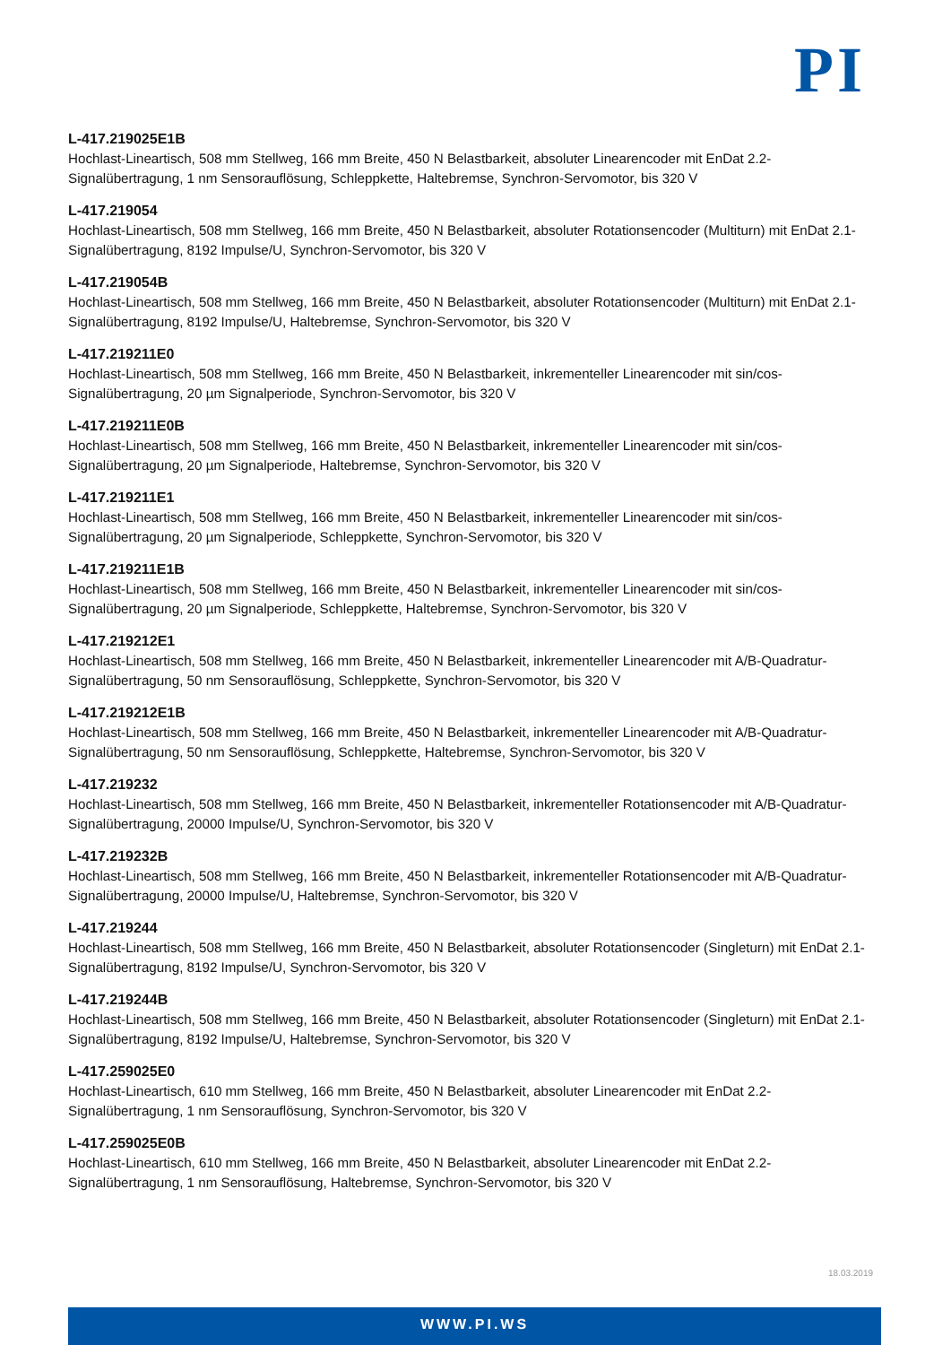PI
L-417.219025E1B
Hochlast-Lineartisch, 508 mm Stellweg, 166 mm Breite, 450 N Belastbarkeit, absoluter Linearencoder mit EnDat 2.2-Signalübertragung, 1 nm Sensorauflösung, Schleppkette, Haltebremse, Synchron-Servomotor, bis 320 V
L-417.219054
Hochlast-Lineartisch, 508 mm Stellweg, 166 mm Breite, 450 N Belastbarkeit, absoluter Rotationsencoder (Multiturn) mit EnDat 2.1-Signalübertragung, 8192 Impulse/U, Synchron-Servomotor, bis 320 V
L-417.219054B
Hochlast-Lineartisch, 508 mm Stellweg, 166 mm Breite, 450 N Belastbarkeit, absoluter Rotationsencoder (Multiturn) mit EnDat 2.1-Signalübertragung, 8192 Impulse/U, Haltebremse, Synchron-Servomotor, bis 320 V
L-417.219211E0
Hochlast-Lineartisch, 508 mm Stellweg, 166 mm Breite, 450 N Belastbarkeit, inkrementeller Linearencoder mit sin/cos-Signalübertragung, 20 µm Signalperiode, Synchron-Servomotor, bis 320 V
L-417.219211E0B
Hochlast-Lineartisch, 508 mm Stellweg, 166 mm Breite, 450 N Belastbarkeit, inkrementeller Linearencoder mit sin/cos-Signalübertragung, 20 µm Signalperiode, Haltebremse, Synchron-Servomotor, bis 320 V
L-417.219211E1
Hochlast-Lineartisch, 508 mm Stellweg, 166 mm Breite, 450 N Belastbarkeit, inkrementeller Linearencoder mit sin/cos-Signalübertragung, 20 µm Signalperiode, Schleppkette, Synchron-Servomotor, bis 320 V
L-417.219211E1B
Hochlast-Lineartisch, 508 mm Stellweg, 166 mm Breite, 450 N Belastbarkeit, inkrementeller Linearencoder mit sin/cos-Signalübertragung, 20 µm Signalperiode, Schleppkette, Haltebremse, Synchron-Servomotor, bis 320 V
L-417.219212E1
Hochlast-Lineartisch, 508 mm Stellweg, 166 mm Breite, 450 N Belastbarkeit, inkrementeller Linearencoder mit A/B-Quadratur-Signalübertragung, 50 nm Sensorauflösung, Schleppkette, Synchron-Servomotor, bis 320 V
L-417.219212E1B
Hochlast-Lineartisch, 508 mm Stellweg, 166 mm Breite, 450 N Belastbarkeit, inkrementeller Linearencoder mit A/B-Quadratur-Signalübertragung, 50 nm Sensorauflösung, Schleppkette, Haltebremse, Synchron-Servomotor, bis 320 V
L-417.219232
Hochlast-Lineartisch, 508 mm Stellweg, 166 mm Breite, 450 N Belastbarkeit, inkrementeller Rotationsencoder mit A/B-Quadratur-Signalübertragung, 20000 Impulse/U, Synchron-Servomotor, bis 320 V
L-417.219232B
Hochlast-Lineartisch, 508 mm Stellweg, 166 mm Breite, 450 N Belastbarkeit, inkrementeller Rotationsencoder mit A/B-Quadratur-Signalübertragung, 20000 Impulse/U, Haltebremse, Synchron-Servomotor, bis 320 V
L-417.219244
Hochlast-Lineartisch, 508 mm Stellweg, 166 mm Breite, 450 N Belastbarkeit, absoluter Rotationsencoder (Singleturn) mit EnDat 2.1-Signalübertragung, 8192 Impulse/U, Synchron-Servomotor, bis 320 V
L-417.219244B
Hochlast-Lineartisch, 508 mm Stellweg, 166 mm Breite, 450 N Belastbarkeit, absoluter Rotationsencoder (Singleturn) mit EnDat 2.1-Signalübertragung, 8192 Impulse/U, Haltebremse, Synchron-Servomotor, bis 320 V
L-417.259025E0
Hochlast-Lineartisch, 610 mm Stellweg, 166 mm Breite, 450 N Belastbarkeit, absoluter Linearencoder mit EnDat 2.2-Signalübertragung, 1 nm Sensorauflösung, Synchron-Servomotor, bis 320 V
L-417.259025E0B
Hochlast-Lineartisch, 610 mm Stellweg, 166 mm Breite, 450 N Belastbarkeit, absoluter Linearencoder mit EnDat 2.2-Signalübertragung, 1 nm Sensorauflösung, Haltebremse, Synchron-Servomotor, bis 320 V
18.03.2019
WWW.PI.WS